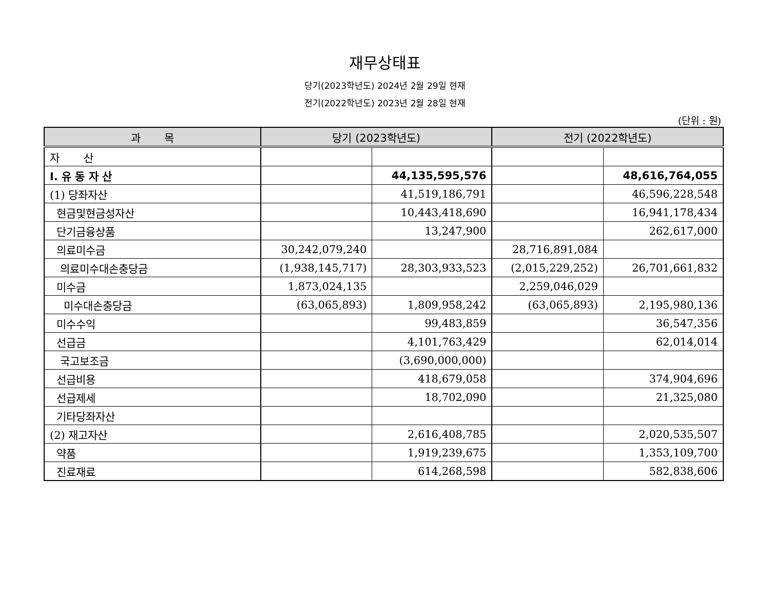재무상태표
당기(2023학년도) 2024년 2월 29일 현재
전기(2022학년도) 2023년 2월 28일 현재
(단위 : 원)
| 과 목 | 당기 (2023학년도) | | 전기 (2022학년도) | |
| --- | --- | --- | --- | --- |
| 자 산 | | | | |
| I. 유 동 자 산 | | 44,135,595,576 | | 48,616,764,055 |
| (1) 당좌자산 | | 41,519,186,791 | | 46,596,228,548 |
| 현금및현금성자산 | | 10,443,418,690 | | 16,941,178,434 |
| 단기금융상품 | | 13,247,900 | | 262,617,000 |
| 의료미수금 | 30,242,079,240 | | 28,716,891,084 | |
| 의료미수대손충당금 | (1,938,145,717) | 28,303,933,523 | (2,015,229,252) | 26,701,661,832 |
| 미수금 | 1,873,024,135 | | 2,259,046,029 | |
| 미수대손충당금 | (63,065,893) | 1,809,958,242 | (63,065,893) | 2,195,980,136 |
| 미수수익 | | 99,483,859 | | 36,547,356 |
| 선급금 | | 4,101,763,429 | | 62,014,014 |
| 국고보조금 | | (3,690,000,000) | | |
| 선급비용 | | 418,679,058 | | 374,904,696 |
| 선급제세 | | 18,702,090 | | 21,325,080 |
| 기타당좌자산 | | | | |
| (2) 재고자산 | | 2,616,408,785 | | 2,020,535,507 |
| 약품 | | 1,919,239,675 | | 1,353,109,700 |
| 진료재료 | | 614,268,598 | | 582,838,606 |